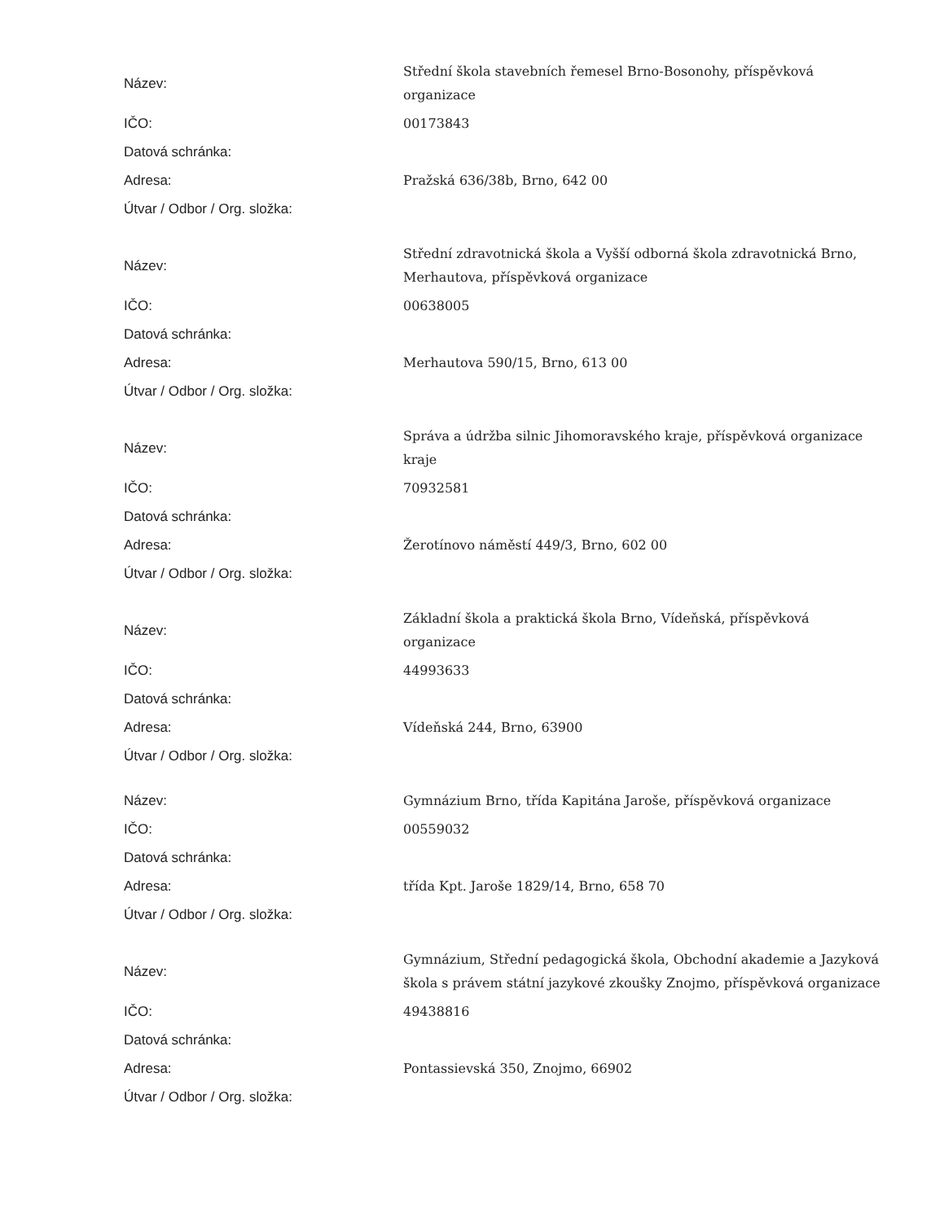| Název: | Střední škola stavebních řemesel Brno-Bosonohy, příspěvková organizace |
| IČO: | 00173843 |
| Datová schránka: | |
| Adresa: | Pražská 636/38b, Brno, 642 00 |
| Útvar / Odbor / Org. složka: | |
| Název: | Střední zdravotnická škola a Vyšší odborná škola zdravotnická Brno, Merhautova, příspěvková organizace |
| IČO: | 00638005 |
| Datová schránka: | |
| Adresa: | Merhautova 590/15, Brno, 613 00 |
| Útvar / Odbor / Org. složka: | |
| Název: | Správa a údržba silnic Jihomoravského kraje, příspěvková organizace kraje |
| IČO: | 70932581 |
| Datová schránka: | |
| Adresa: | Žerotínovo náměstí 449/3, Brno, 602 00 |
| Útvar / Odbor / Org. složka: | |
| Název: | Základní škola a praktická škola Brno, Vídeňská, příspěvková organizace |
| IČO: | 44993633 |
| Datová schránka: | |
| Adresa: | Vídeňská 244, Brno, 63900 |
| Útvar / Odbor / Org. složka: | |
| Název: | Gymnázium Brno, třída Kapitána Jaroše, příspěvková organizace |
| IČO: | 00559032 |
| Datová schránka: | |
| Adresa: | třída Kpt. Jaroše 1829/14, Brno, 658 70 |
| Útvar / Odbor / Org. složka: | |
| Název: | Gymnázium, Střední pedagogická škola, Obchodní akademie a Jazyková škola s právem státní jazykové zkoušky Znojmo, příspěvková organizace |
| IČO: | 49438816 |
| Datová schránka: | |
| Adresa: | Pontassievská 350, Znojmo, 66902 |
| Útvar / Odbor / Org. složka: | |